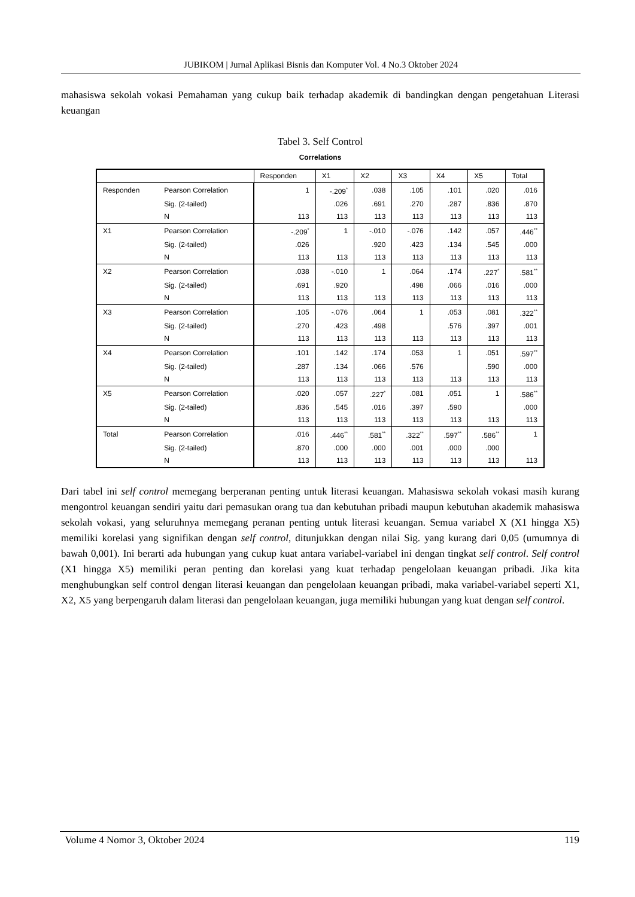JUBIKOM | Jurnal Aplikasi Bisnis dan Komputer Vol. 4 No.3 Oktober 2024
mahasiswa sekolah vokasi Pemahaman yang cukup baik terhadap akademik di bandingkan dengan pengetahuan Literasi keuangan
Tabel 3. Self Control
Correlations
| | | Responden | X1 | X2 | X3 | X4 | X5 | Total |
| --- | --- | --- | --- | --- | --- | --- | --- | --- |
| Responden | Pearson Correlation | 1 | -.209<sup>*</sup> | .038 | .105 | .101 | .020 | .016 |
| | Sig. (2-tailed) | | .026 | .691 | .270 | .287 | .836 | .870 |
| | N | 113 | 113 | 113 | 113 | 113 | 113 | 113 |
| X1 | Pearson Correlation | -.209<sup>*</sup> | 1 | -.010 | -.076 | .142 | .057 | .446<sup>**</sup> |
| | Sig. (2-tailed) | .026 | | .920 | .423 | .134 | .545 | .000 |
| | N | 113 | 113 | 113 | 113 | 113 | 113 | 113 |
| X2 | Pearson Correlation | .038 | -.010 | 1 | .064 | .174 | .227<sup>*</sup> | .581<sup>**</sup> |
| | Sig. (2-tailed) | .691 | .920 | | .498 | .066 | .016 | .000 |
| | N | 113 | 113 | 113 | 113 | 113 | 113 | 113 |
| X3 | Pearson Correlation | .105 | -.076 | .064 | 1 | .053 | .081 | .322<sup>**</sup> |
| | Sig. (2-tailed) | .270 | .423 | .498 | | .576 | .397 | .001 |
| | N | 113 | 113 | 113 | 113 | 113 | 113 | 113 |
| X4 | Pearson Correlation | .101 | .142 | .174 | .053 | 1 | .051 | .597<sup>**</sup> |
| | Sig. (2-tailed) | .287 | .134 | .066 | .576 | | .590 | .000 |
| | N | 113 | 113 | 113 | 113 | 113 | 113 | 113 |
| X5 | Pearson Correlation | .020 | .057 | .227<sup>*</sup> | .081 | .051 | 1 | .586<sup>**</sup> |
| | Sig. (2-tailed) | .836 | .545 | .016 | .397 | .590 | | .000 |
| | N | 113 | 113 | 113 | 113 | 113 | 113 | 113 |
| Total | Pearson Correlation | .016 | .446<sup>**</sup> | .581<sup>**</sup> | .322<sup>**</sup> | .597<sup>**</sup> | .586<sup>**</sup> | 1 |
| | Sig. (2-tailed) | .870 | .000 | .000 | .001 | .000 | .000 | |
| | N | 113 | 113 | 113 | 113 | 113 | 113 | 113 |
Dari tabel ini self control memegang berperanan penting untuk literasi keuangan. Mahasiswa sekolah vokasi masih kurang mengontrol keuangan sendiri yaitu dari pemasukan orang tua dan kebutuhan pribadi maupun kebutuhan akademik mahasiswa sekolah vokasi, yang seluruhnya memegang peranan penting untuk literasi keuangan. Semua variabel X (X1 hingga X5) memiliki korelasi yang signifikan dengan self control, ditunjukkan dengan nilai Sig. yang kurang dari 0,05 (umumnya di bawah 0,001). Ini berarti ada hubungan yang cukup kuat antara variabel-variabel ini dengan tingkat self control. Self control (X1 hingga X5) memiliki peran penting dan korelasi yang kuat terhadap pengelolaan keuangan pribadi. Jika kita menghubungkan self control dengan literasi keuangan dan pengelolaan keuangan pribadi, maka variabel-variabel seperti X1, X2, X5 yang berpengaruh dalam literasi dan pengelolaan keuangan, juga memiliki hubungan yang kuat dengan self control.
Volume 4 Nomor 3, Oktober 2024 119